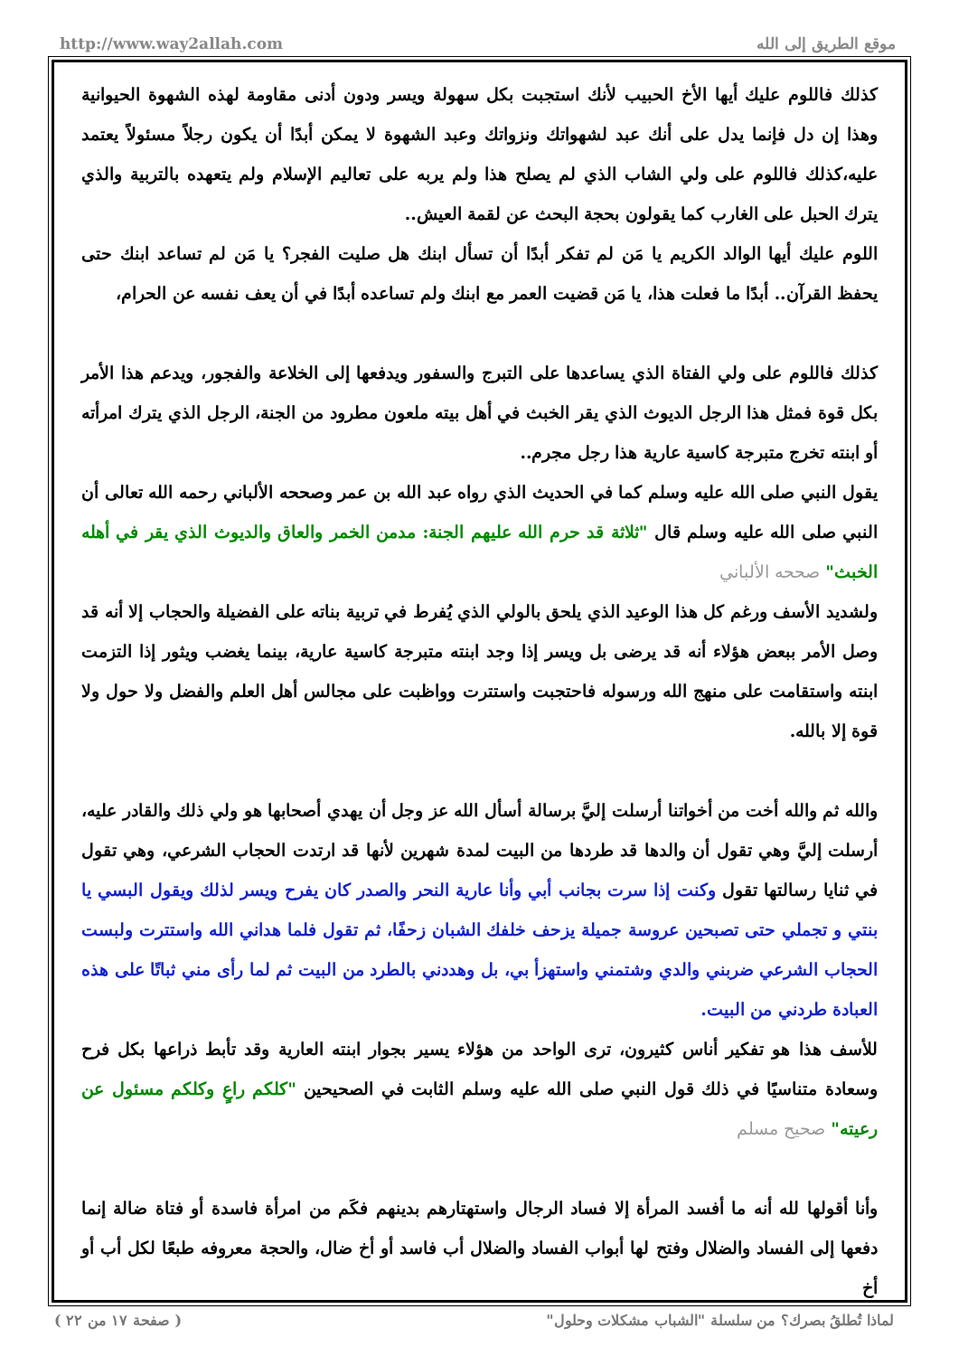http://www.way2allah.com موقع الطريق إلى الله
كذلك فاللوم عليك أيها الأخ الحبيب لأنك استجبت بكل سهولة ويسر ودون أدنى مقاومة لهذه الشهوة الحيوانية وهذا إن دل فإنما يدل على أنك عبد لشهواتك ونزواتك وعبد الشهوة لا يمكن أبدًا أن يكون رجلاً مسئولاً يعتمد عليه،كذلك فاللوم على ولي الشاب الذي لم يصلح هذا ولم يربه على تعاليم الإسلام ولم يتعهده بالتربية والذي يترك الحبل على الغارب كما يقولون بحجة البحث عن لقمة العيش..
اللوم عليك أيها الوالد الكريم يا مَن لم تفكر أبدًا أن تسأل ابنك هل صليت الفجر؟ يا مَن لم تساعد ابنك حتى يحفظ القرآن.. أبدًا ما فعلت هذا، يا مَن قضيت العمر مع ابنك ولم تساعده أبدًا في أن يعف نفسه عن الحرام،
كذلك فاللوم على ولي الفتاة الذي يساعدها على التبرج والسفور ويدفعها إلى الخلاعة والفجور، ويدعم هذا الأمر بكل قوة فمثل هذا الرجل الديوث الذي يقر الخبث في أهل بيته ملعون مطرود من الجنة، الرجل الذي يترك امرأته أو ابنته تخرج متبرجة كاسية عارية هذا رجل مجرم..
يقول النبي صلى الله عليه وسلم كما في الحديث الذي رواه عبد الله بن عمر وصححه الألباني رحمه الله تعالى أن النبي صلى الله عليه وسلم قال "ثلاثة قد حرم الله عليهم الجنة: مدمن الخمر والعاق والديوث الذي يقر في أهله الخبث" صححه الألباني
ولشديد الأسف ورغم كل هذا الوعيد الذي يلحق بالولي الذي يُفرط في تربية بناته على الفضيلة والحجاب إلا أنه قد وصل الأمر ببعض هؤلاء أنه قد يرضى بل ويسر إذا وجد ابنته متبرجة كاسية عارية، بينما يغضب ويثور إذا التزمت ابنته واستقامت على منهج الله ورسوله فاحتجبت واستترت وواظبت على مجالس أهل العلم والفضل ولا حول ولا قوة إلا بالله.
والله ثم والله أخت من أخواتنا أرسلت إليَّ برسالة أسأل الله عز وجل أن يهدي أصحابها هو ولي ذلك والقادر عليه، أرسلت إليَّ وهي تقول أن والدها قد طردها من البيت لمدة شهرين لأنها قد ارتدت الحجاب الشرعي، وهي تقول في ثنايا رسالتها تقول وكنت إذا سرت بجانب أبي وأنا عارية النحر والصدر كان يفرح ويسر لذلك ويقول البسي يا بنتي و تجملي حتى تصبحين عروسة جميلة يزحف خلفك الشبان زحفًا، ثم تقول فلما هداني الله واستترت ولبست الحجاب الشرعي ضربني والدي وشتمني واستهزأ بي، بل وهددني بالطرد من البيت ثم لما رأى مني ثباتًا على هذه العبادة طردني من البيت.
للأسف هذا هو تفكير أناس كثيرون، ترى الواحد من هؤلاء يسير بجوار ابنته العارية وقد تأبط ذراعها بكل فرح وسعادة متناسيًا في ذلك قول النبي صلى الله عليه وسلم الثابت في الصحيحين "كلكم راعٍ وكلكم مسئول عن رعيته" صحيح مسلم
وأنا أقولها لله أنه ما أفسد المرأة إلا فساد الرجال واستهتارهم بدينهم فكَم من امرأة فاسدة أو فتاة ضالة إنما دفعها إلى الفساد والضلال وفتح لها أبواب الفساد والضلال أب فاسد أو أخ ضال، والحجة معروفه طبعًا لكل أب أو أخ
لماذا تُطلقُ بصرك؟ من سلسلة "الشباب مشكلات وحلول" ( صفحة ١٧ من ٢٢ )